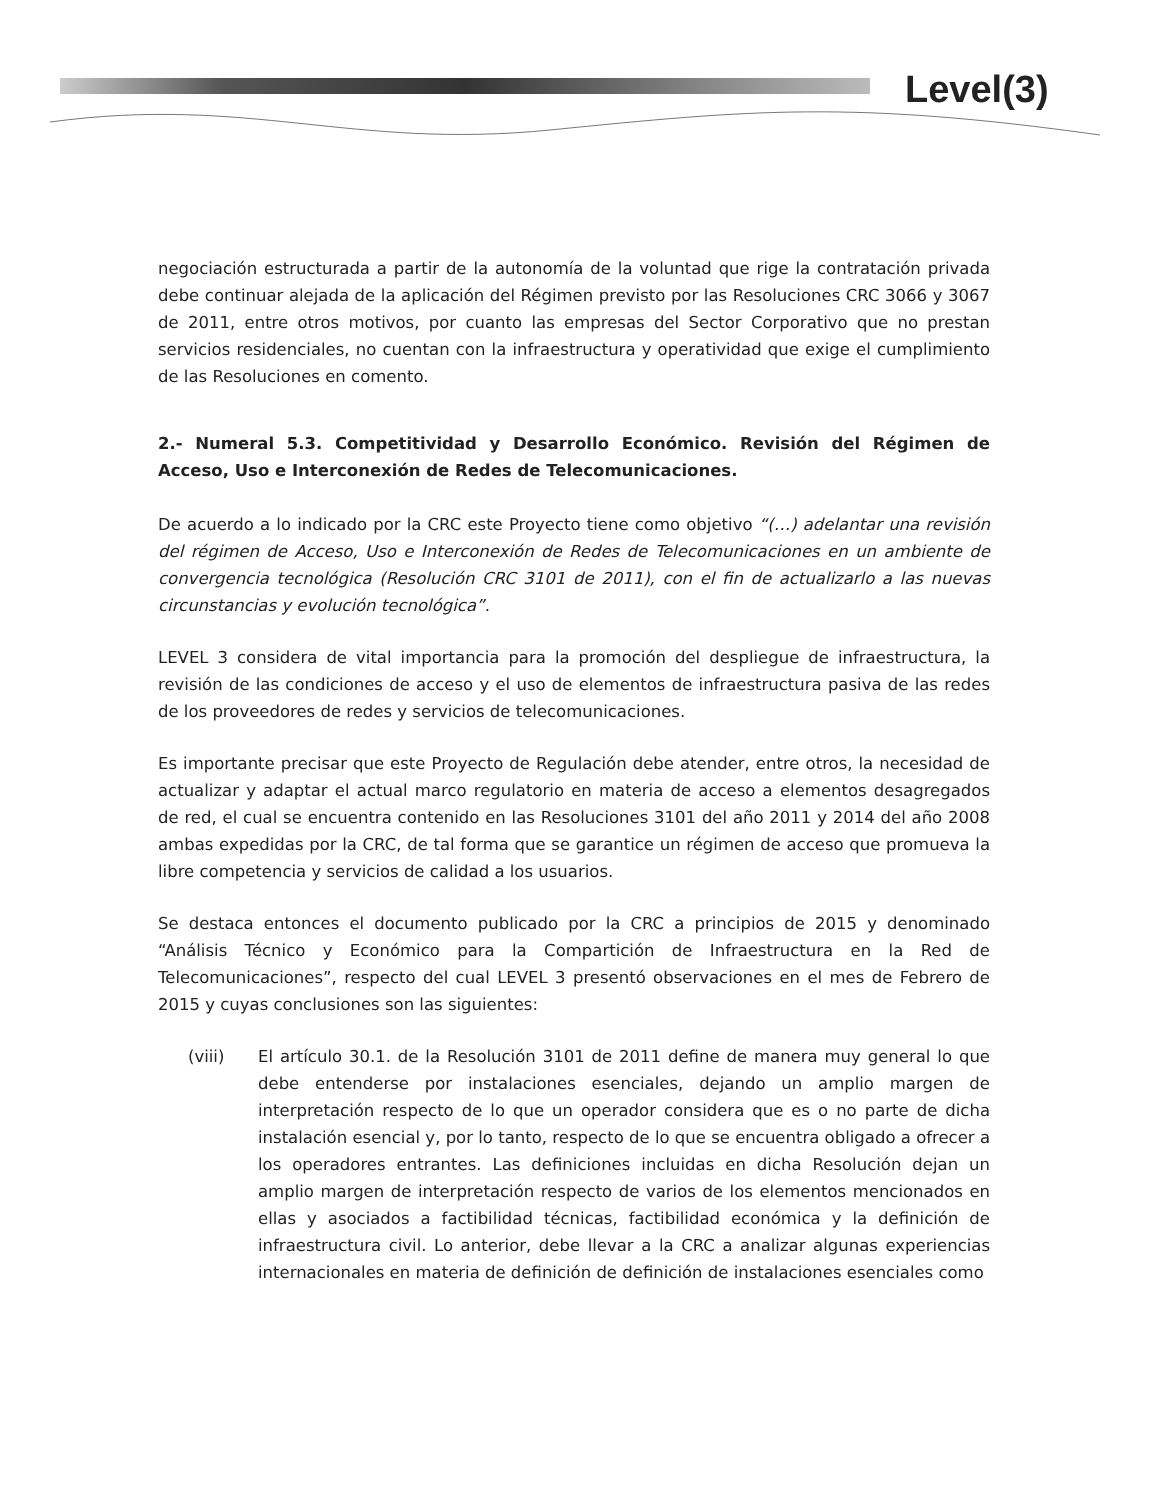Level(3)
negociación estructurada a partir de la autonomía de la voluntad que rige la contratación privada debe continuar alejada de la aplicación del Régimen previsto por las Resoluciones CRC 3066 y 3067 de 2011, entre otros motivos, por cuanto las empresas del Sector Corporativo que no prestan servicios residenciales, no cuentan con la infraestructura y operatividad que exige el cumplimiento de las Resoluciones en comento.
2.- Numeral 5.3. Competitividad y Desarrollo Económico. Revisión del Régimen de Acceso, Uso e Interconexión de Redes de Telecomunicaciones.
De acuerdo a lo indicado por la CRC este Proyecto tiene como objetivo “(…) adelantar una revisión del régimen de Acceso, Uso e Interconexión de Redes de Telecomunicaciones en un ambiente de convergencia tecnológica (Resolución CRC 3101 de 2011), con el fin de actualizarlo a las nuevas circunstancias y evolución tecnológica”.
LEVEL 3 considera de vital importancia para la promoción del despliegue de infraestructura, la revisión de las condiciones de acceso y el uso de elementos de infraestructura pasiva de las redes de los proveedores de redes y servicios de telecomunicaciones.
Es importante precisar que este Proyecto de Regulación debe atender, entre otros, la necesidad de actualizar y adaptar el actual marco regulatorio en materia de acceso a elementos desagregados de red, el cual se encuentra contenido en las Resoluciones 3101 del año 2011 y 2014 del año 2008 ambas expedidas por la CRC, de tal forma que se garantice un régimen de acceso que promueva la libre competencia y servicios de calidad a los usuarios.
Se destaca entonces el documento publicado por la CRC a principios de 2015 y denominado “Análisis Técnico y Económico para la Compartición de Infraestructura en la Red de Telecomunicaciones”, respecto del cual LEVEL 3 presentó observaciones en el mes de Febrero de 2015 y cuyas conclusiones son las siguientes:
(viii) El artículo 30.1. de la Resolución 3101 de 2011 define de manera muy general lo que debe entenderse por instalaciones esenciales, dejando un amplio margen de interpretación respecto de lo que un operador considera que es o no parte de dicha instalación esencial y, por lo tanto, respecto de lo que se encuentra obligado a ofrecer a los operadores entrantes. Las definiciones incluidas en dicha Resolución dejan un amplio margen de interpretación respecto de varios de los elementos mencionados en ellas y asociados a factibilidad técnicas, factibilidad económica y la definición de infraestructura civil. Lo anterior, debe llevar a la CRC a analizar algunas experiencias internacionales en materia de definición de definición de instalaciones esenciales como